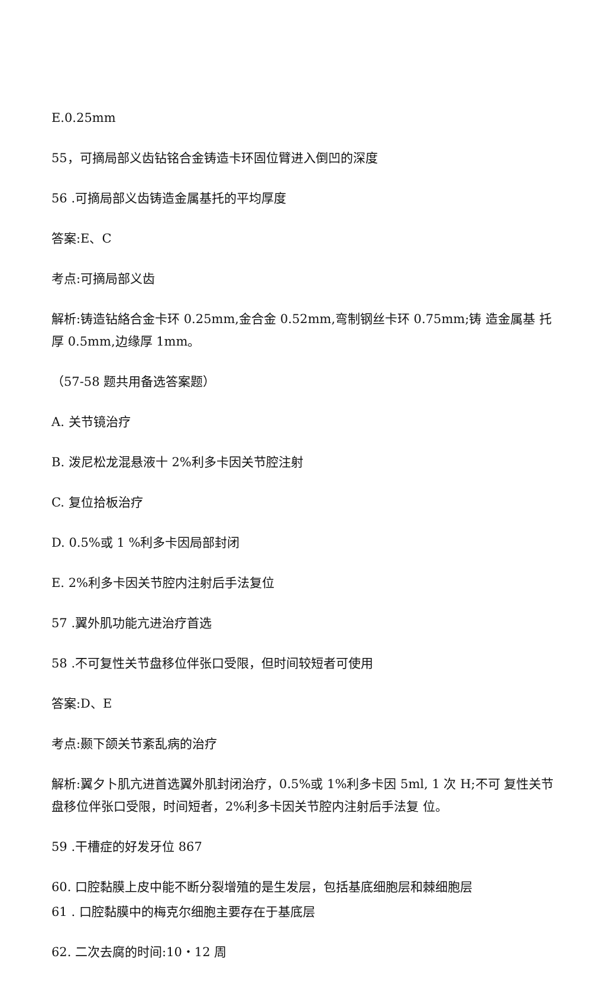E.0.25mm
55，可摘局部义齿钻铭合金铸造卡环固位臂进入倒凹的深度
56 .可摘局部义齿铸造金属基托的平均厚度
答案:E、C
考点:可摘局部义齿
解析:铸造钻絡合金卡环 0.25mm,金合金 0.52mm,弯制钢丝卡环 0.75mm;铸 造金属基 托厚 0.5mm,边缘厚 1mm。
（57-58 题共用备选答案题）
A. 关节镜治疗
B. 泼尼松龙混悬液十 2%利多卡因关节腔注射
C. 复位拾板治疗
D. 0.5%或 1 %利多卡因局部封闭
E. 2%利多卡因关节腔内注射后手法复位
57 .翼外肌功能亢进治疗首选
58 .不可复性关节盘移位伴张口受限，但时间较短者可使用
答案:D、E
考点:颞下颌关节紊乱病的治疗
解析:翼夕卜肌亢进首选翼外肌封闭治疗，0.5%或 1%利多卡因 5ml, 1 次 H;不可 复性关节 盘移位伴张口受限，时间短者，2%利多卡因关节腔内注射后手法复 位。
59 .干槽症的好发牙位 867
60. 口腔黏膜上皮中能不断分裂增殖的是生发层，包括基底细胞层和棘细胞层
61 . 口腔黏膜中的梅克尔细胞主要存在于基底层
62. 二次去腐的时间:10‧12 周